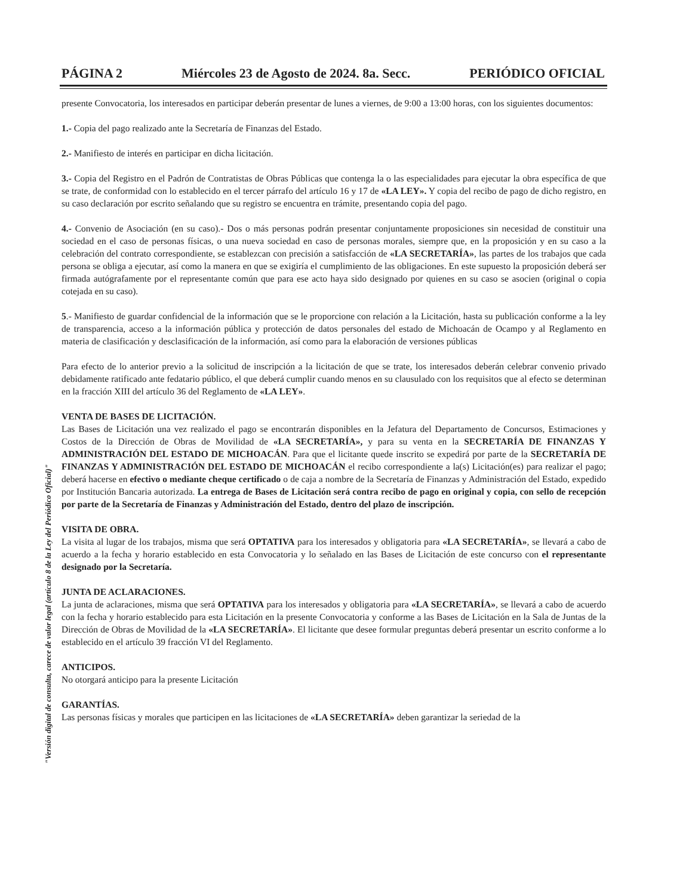PÁGINA 2 Miércoles 23 de Agosto de 2024. 8a. Secc. PERIÓDICO OFICIAL
presente Convocatoria, los interesados en participar deberán presentar de lunes a viernes, de 9:00 a 13:00 horas, con los siguientes documentos:
1.- Copia del pago realizado ante la Secretaría de Finanzas del Estado.
2.- Manifiesto de interés en participar en dicha licitación.
3.- Copia del Registro en el Padrón de Contratistas de Obras Públicas que contenga la o las especialidades para ejecutar la obra específica de que se trate, de conformidad con lo establecido en el tercer párrafo del artículo 16 y 17 de «LA LEY». Y copia del recibo de pago de dicho registro, en su caso declaración por escrito señalando que su registro se encuentra en trámite, presentando copia del pago.
4.- Convenio de Asociación (en su caso).- Dos o más personas podrán presentar conjuntamente proposiciones sin necesidad de constituir una sociedad en el caso de personas físicas, o una nueva sociedad en caso de personas morales, siempre que, en la proposición y en su caso a la celebración del contrato correspondiente, se establezcan con precisión a satisfacción de «LA SECRETARÍA», las partes de los trabajos que cada persona se obliga a ejecutar, así como la manera en que se exigiría el cumplimiento de las obligaciones. En este supuesto la proposición deberá ser firmada autógrafamente por el representante común que para ese acto haya sido designado por quienes en su caso se asocien (original o copia cotejada en su caso).
5.- Manifiesto de guardar confidencial de la información que se le proporcione con relación a la Licitación, hasta su publicación conforme a la ley de transparencia, acceso a la información pública y protección de datos personales del estado de Michoacán de Ocampo y al Reglamento en materia de clasificación y desclasificación de la información, así como para la elaboración de versiones públicas
Para efecto de lo anterior previo a la solicitud de inscripción a la licitación de que se trate, los interesados deberán celebrar convenio privado debidamente ratificado ante fedatario público, el que deberá cumplir cuando menos en su clausulado con los requisitos que al efecto se determinan en la fracción XIII del artículo 36 del Reglamento de «LA LEY».
VENTA DE BASES DE LICITACIÓN.
Las Bases de Licitación una vez realizado el pago se encontrarán disponibles en la Jefatura del Departamento de Concursos, Estimaciones y Costos de la Dirección de Obras de Movilidad de «LA SECRETARÍA», y para su venta en la SECRETARÍA DE FINANZAS Y ADMINISTRACIÓN DEL ESTADO DE MICHOACÁN. Para que el licitante quede inscrito se expedirá por parte de la SECRETARÍA DE FINANZAS Y ADMINISTRACIÓN DEL ESTADO DE MICHOACÁN el recibo correspondiente a la(s) Licitación(es) para realizar el pago; deberá hacerse en efectivo o mediante cheque certificado o de caja a nombre de la Secretaría de Finanzas y Administración del Estado, expedido por Institución Bancaria autorizada. La entrega de Bases de Licitación será contra recibo de pago en original y copia, con sello de recepción por parte de la Secretaría de Finanzas y Administración del Estado, dentro del plazo de inscripción.
VISITA DE OBRA.
La visita al lugar de los trabajos, misma que será OPTATIVA para los interesados y obligatoria para «LA SECRETARÍA», se llevará a cabo de acuerdo a la fecha y horario establecido en esta Convocatoria y lo señalado en las Bases de Licitación de este concurso con el representante designado por la Secretaría.
JUNTA DE ACLARACIONES.
La junta de aclaraciones, misma que será OPTATIVA para los interesados y obligatoria para «LA SECRETARÍA», se llevará a cabo de acuerdo con la fecha y horario establecido para esta Licitación en la presente Convocatoria y conforme a las Bases de Licitación en la Sala de Juntas de la Dirección de Obras de Movilidad de la «LA SECRETARÍA». El licitante que desee formular preguntas deberá presentar un escrito conforme a lo establecido en el artículo 39 fracción VI del Reglamento.
ANTICIPOS.
No otorgará anticipo para la presente Licitación
GARANTÍAS.
Las personas físicas y morales que participen en las licitaciones de «LA SECRETARÍA» deben garantizar la seriedad de la
"Versión digital de consulta, carece de valor legal (artículo 8 de la Ley del Periódico Oficial)"